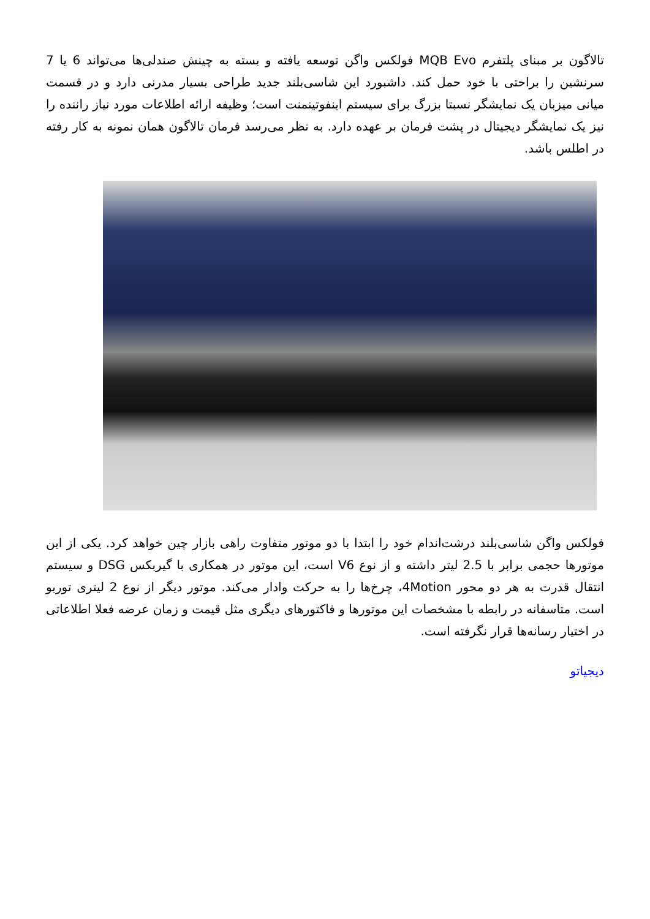تالاگون بر مبنای پلتفرم MQB Evo فولکس واگن توسعه یافته و بسته به چینش صندلی‌ها می‌تواند 6 یا 7 سرنشین را براحتی با خود حمل کند. داشبورد این شاسی‌بلند جدید طراحی بسیار مدرنی دارد و در قسمت میانی میزبان یک نمایشگر نسبتا بزرگ برای سیستم اینفوتینمنت است؛ وظیفه ارائه اطلاعات مورد نیاز راننده را نیز یک نمایشگر دیجیتال در پشت فرمان بر عهده دارد. به نظر می‌رسد فرمان تالاگون همان نمونه به کار رفته در اطلس باشد.
فولکس واگن شاسی‌بلند درشت‌اندام خود را ابتدا با دو موتور متفاوت راهی بازار چین خواهد کرد. یکی از این موتورها حجمی برابر با 2.5 لیتر داشته و از نوع V6 است، این موتور در همکاری با گیربکس DSG و سیستم انتقال قدرت به هر دو محور 4Motion، چرخ‌ها را به حرکت وادار می‌کند. موتور دیگر از نوع 2 لیتری توربو است. متاسفانه در رابطه با مشخصات این موتورها و فاکتورهای دیگری مثل قیمت و زمان عرضه فعلا اطلاعاتی در اختیار رسانه‌ها قرار نگرفته است.
دیجیاتو